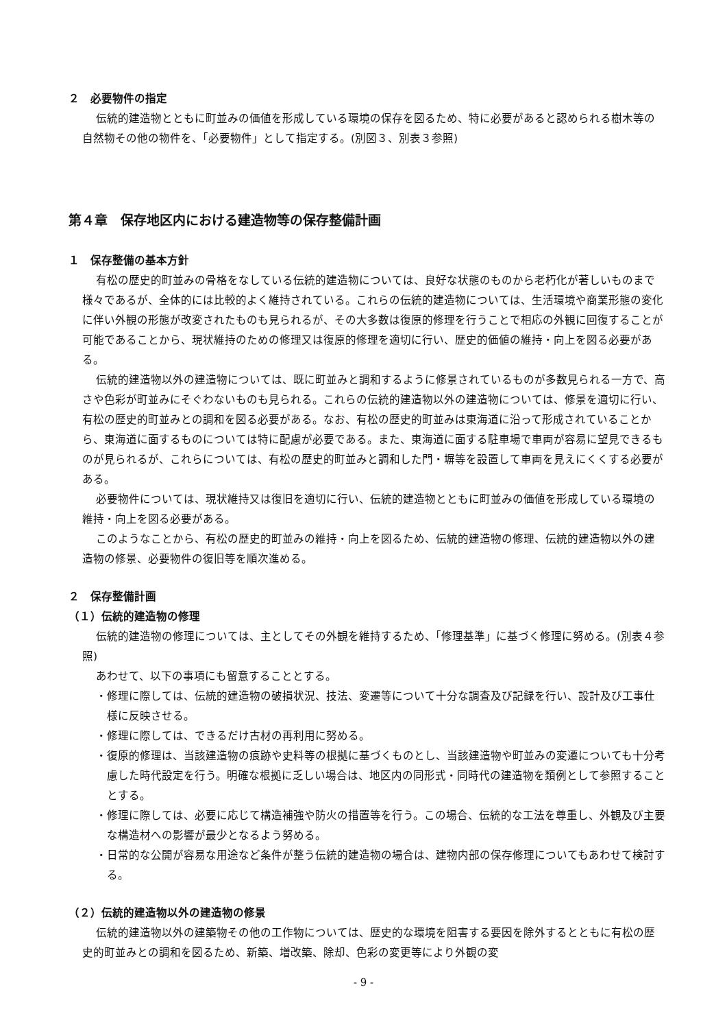２　必要物件の指定
伝統的建造物とともに町並みの価値を形成している環境の保存を図るため、特に必要があると認められる樹木等の自然物その他の物件を、「必要物件」として指定する。(別図３、別表３参照)
第４章　保存地区内における建造物等の保存整備計画
１　保存整備の基本方針
有松の歴史的町並みの骨格をなしている伝統的建造物については、良好な状態のものから老朽化が著しいものまで様々であるが、全体的には比較的よく維持されている。これらの伝統的建造物については、生活環境や商業形態の変化に伴い外観の形態が改変されたものも見られるが、その大多数は復原的修理を行うことで相応の外観に回復することが可能であることから、現状維持のための修理又は復原的修理を適切に行い、歴史的価値の維持・向上を図る必要がある。
伝統的建造物以外の建造物については、既に町並みと調和するように修景されているものが多数見られる一方で、高さや色彩が町並みにそぐわないものも見られる。これらの伝統的建造物以外の建造物については、修景を適切に行い、有松の歴史的町並みとの調和を図る必要がある。なお、有松の歴史的町並みは東海道に沿って形成されていることから、東海道に面するものについては特に配慮が必要である。また、東海道に面する駐車場で車両が容易に望見できるものが見られるが、これらについては、有松の歴史的町並みと調和した門・塀等を設置して車両を見えにくくする必要がある。
必要物件については、現状維持又は復旧を適切に行い、伝統的建造物とともに町並みの価値を形成している環境の維持・向上を図る必要がある。
このようなことから、有松の歴史的町並みの維持・向上を図るため、伝統的建造物の修理、伝統的建造物以外の建造物の修景、必要物件の復旧等を順次進める。
２　保存整備計画
（１）伝統的建造物の修理
伝統的建造物の修理については、主としてその外観を維持するため、「修理基準」に基づく修理に努める。(別表４参照)
あわせて、以下の事項にも留意することとする。
・修理に際しては、伝統的建造物の破損状況、技法、変遷等について十分な調査及び記録を行い、設計及び工事仕様に反映させる。
・修理に際しては、できるだけ古材の再利用に努める。
・復原的修理は、当該建造物の痕跡や史料等の根拠に基づくものとし、当該建造物や町並みの変遷についても十分考慮した時代設定を行う。明確な根拠に乏しい場合は、地区内の同形式・同時代の建造物を類例として参照することとする。
・修理に際しては、必要に応じて構造補強や防火の措置等を行う。この場合、伝統的な工法を尊重し、外観及び主要な構造材への影響が最少となるよう努める。
・日常的な公開が容易な用途など条件が整う伝統的建造物の場合は、建物内部の保存修理についてもあわせて検討する。
（２）伝統的建造物以外の建造物の修景
伝統的建造物以外の建築物その他の工作物については、歴史的な環境を阻害する要因を除外するとともに有松の歴史的町並みとの調和を図るため、新築、増改築、除却、色彩の変更等により外観の変
- 9 -